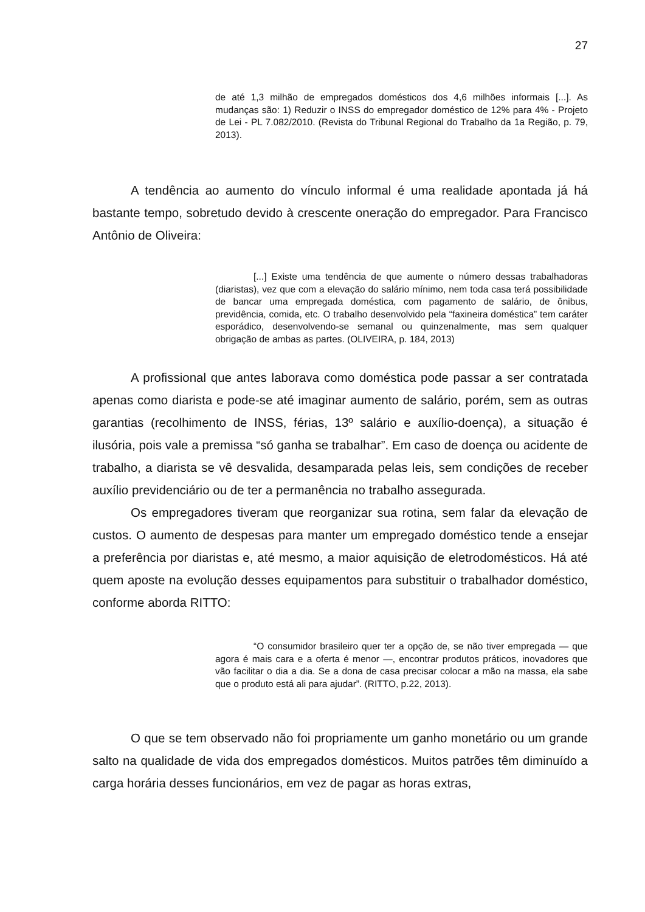27
de até 1,3 milhão de empregados domésticos dos 4,6 milhões informais [...]. As mudanças são: 1) Reduzir o INSS do empregador doméstico de 12% para 4% - Projeto de Lei - PL 7.082/2010. (Revista do Tribunal Regional do Trabalho da 1a Região, p. 79, 2013).
A tendência ao aumento do vínculo informal é uma realidade apontada já há bastante tempo, sobretudo devido à crescente oneração do empregador. Para Francisco Antônio de Oliveira:
[...] Existe uma tendência de que aumente o número dessas trabalhadoras (diaristas), vez que com a elevação do salário mínimo, nem toda casa terá possibilidade de bancar uma empregada doméstica, com pagamento de salário, de ônibus, previdência, comida, etc. O trabalho desenvolvido pela “faxineira doméstica” tem caráter esporádico, desenvolvendo-se semanal ou quinzenalmente, mas sem qualquer obrigação de ambas as partes. (OLIVEIRA, p. 184, 2013)
A profissional que antes laborava como doméstica pode passar a ser contratada apenas como diarista e pode-se até imaginar aumento de salário, porém, sem as outras garantias (recolhimento de INSS, férias, 13º salário e auxílio-doença), a situação é ilusória, pois vale a premissa “só ganha se trabalhar”. Em caso de doença ou acidente de trabalho, a diarista se vê desvalida, desamparada pelas leis, sem condições de receber auxílio previdenciário ou de ter a permanência no trabalho assegurada.
Os empregadores tiveram que reorganizar sua rotina, sem falar da elevação de custos. O aumento de despesas para manter um empregado doméstico tende a ensejar a preferência por diaristas e, até mesmo, a maior aquisição de eletrodomésticos. Há até quem aposte na evolução desses equipamentos para substituir o trabalhador doméstico, conforme aborda RITTO:
“O consumidor brasileiro quer ter a opção de, se não tiver empregada — que agora é mais cara e a oferta é menor —, encontrar produtos práticos, inovadores que vão facilitar o dia a dia. Se a dona de casa precisar colocar a mão na massa, ela sabe que o produto está ali para ajudar”. (RITTO, p.22, 2013).
O que se tem observado não foi propriamente um ganho monetário ou um grande salto na qualidade de vida dos empregados domésticos. Muitos patrões têm diminuído a carga horária desses funcionários, em vez de pagar as horas extras,